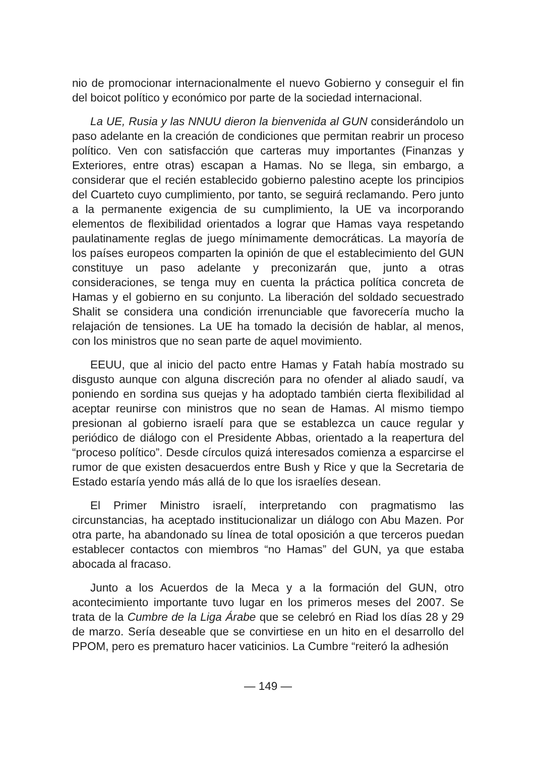nio de promocionar internacionalmente el nuevo Gobierno y conseguir el fin del boicot político y económico por parte de la sociedad internacional.
La UE, Rusia y las NNUU dieron la bienvenida al GUN considerándolo un paso adelante en la creación de condiciones que permitan reabrir un proceso político. Ven con satisfacción que carteras muy importantes (Finanzas y Exteriores, entre otras) escapan a Hamas. No se llega, sin embargo, a considerar que el recién establecido gobierno palestino acepte los principios del Cuarteto cuyo cumplimiento, por tanto, se seguirá reclamando. Pero junto a la permanente exigencia de su cumplimiento, la UE va incorporando elementos de flexibilidad orientados a lograr que Hamas vaya respetando paulatinamente reglas de juego mínimamente democráticas. La mayoría de los países europeos comparten la opinión de que el establecimiento del GUN constituye un paso adelante y preconizarán que, junto a otras consideraciones, se tenga muy en cuenta la práctica política concreta de Hamas y el gobierno en su conjunto. La liberación del soldado secuestrado Shalit se considera una condición irrenunciable que favorecería mucho la relajación de tensiones. La UE ha tomado la decisión de hablar, al menos, con los ministros que no sean parte de aquel movimiento.
EEUU, que al inicio del pacto entre Hamas y Fatah había mostrado su disgusto aunque con alguna discreción para no ofender al aliado saudí, va poniendo en sordina sus quejas y ha adoptado también cierta flexibilidad al aceptar reunirse con ministros que no sean de Hamas. Al mismo tiempo presionan al gobierno israelí para que se establezca un cauce regular y periódico de diálogo con el Presidente Abbas, orientado a la reapertura del “proceso político”. Desde círculos quizá interesados comienza a esparcirse el rumor de que existen desacuerdos entre Bush y Rice y que la Secretaria de Estado estaría yendo más allá de lo que los israelíes desean.
El Primer Ministro israelí, interpretando con pragmatismo las circunstancias, ha aceptado institucionalizar un diálogo con Abu Mazen. Por otra parte, ha abandonado su línea de total oposición a que terceros puedan establecer contactos con miembros “no Hamas” del GUN, ya que estaba abocada al fracaso.
Junto a los Acuerdos de la Meca y a la formación del GUN, otro acontecimiento importante tuvo lugar en los primeros meses del 2007. Se trata de la Cumbre de la Liga Árabe que se celebró en Riad los días 28 y 29 de marzo. Sería deseable que se convirtiese en un hito en el desarrollo del PPOM, pero es prematuro hacer vaticinios. La Cumbre “reiteró la adhesión
— 149 —